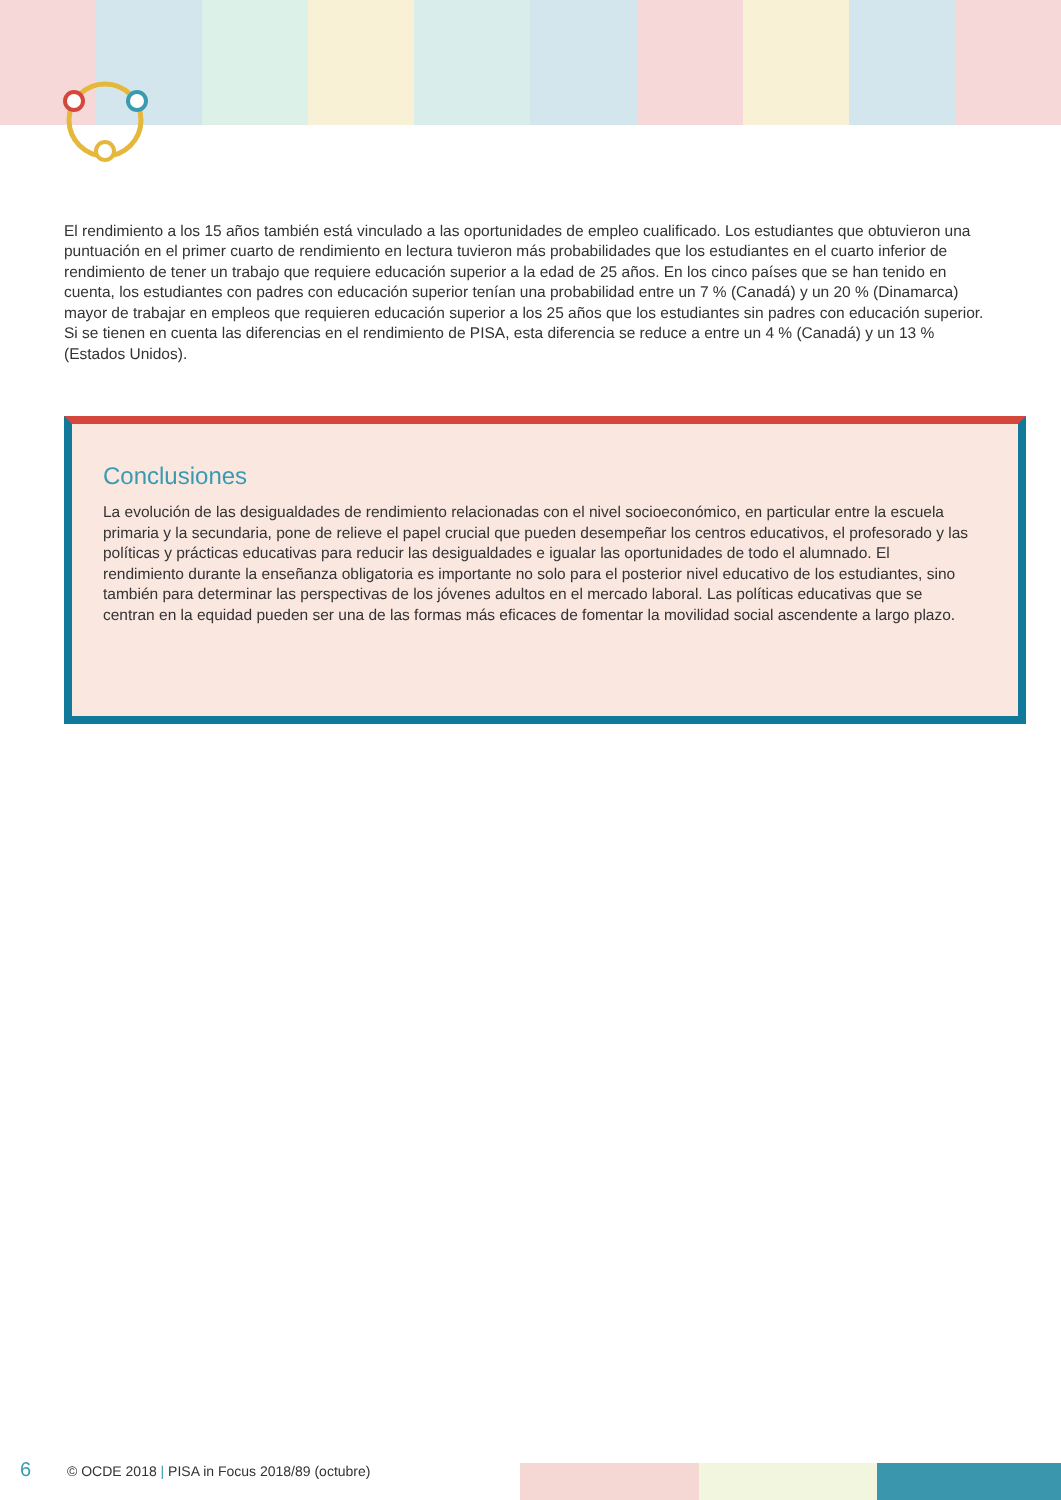El rendimiento a los 15 años también está vinculado a las oportunidades de empleo cualificado. Los estudiantes que obtuvieron una puntuación en el primer cuarto de rendimiento en lectura tuvieron más probabilidades que los estudiantes en el cuarto inferior de rendimiento de tener un trabajo que requiere educación superior a la edad de 25 años. En los cinco países que se han tenido en cuenta, los estudiantes con padres con educación superior tenían una probabilidad entre un 7 % (Canadá) y un 20 % (Dinamarca) mayor de trabajar en empleos que requieren educación superior a los 25 años que los estudiantes sin padres con educación superior. Si se tienen en cuenta las diferencias en el rendimiento de PISA, esta diferencia se reduce a entre un 4 % (Canadá) y un 13 % (Estados Unidos).
Conclusiones
La evolución de las desigualdades de rendimiento relacionadas con el nivel socioeconómico, en particular entre la escuela primaria y la secundaria, pone de relieve el papel crucial que pueden desempeñar los centros educativos, el profesorado y las políticas y prácticas educativas para reducir las desigualdades e igualar las oportunidades de todo el alumnado. El rendimiento durante la enseñanza obligatoria es importante no solo para el posterior nivel educativo de los estudiantes, sino también para determinar las perspectivas de los jóvenes adultos en el mercado laboral. Las políticas educativas que se centran en la equidad pueden ser una de las formas más eficaces de fomentar la movilidad social ascendente a largo plazo.
6 © OCDE 2018 | PISA in Focus 2018/89 (octubre)